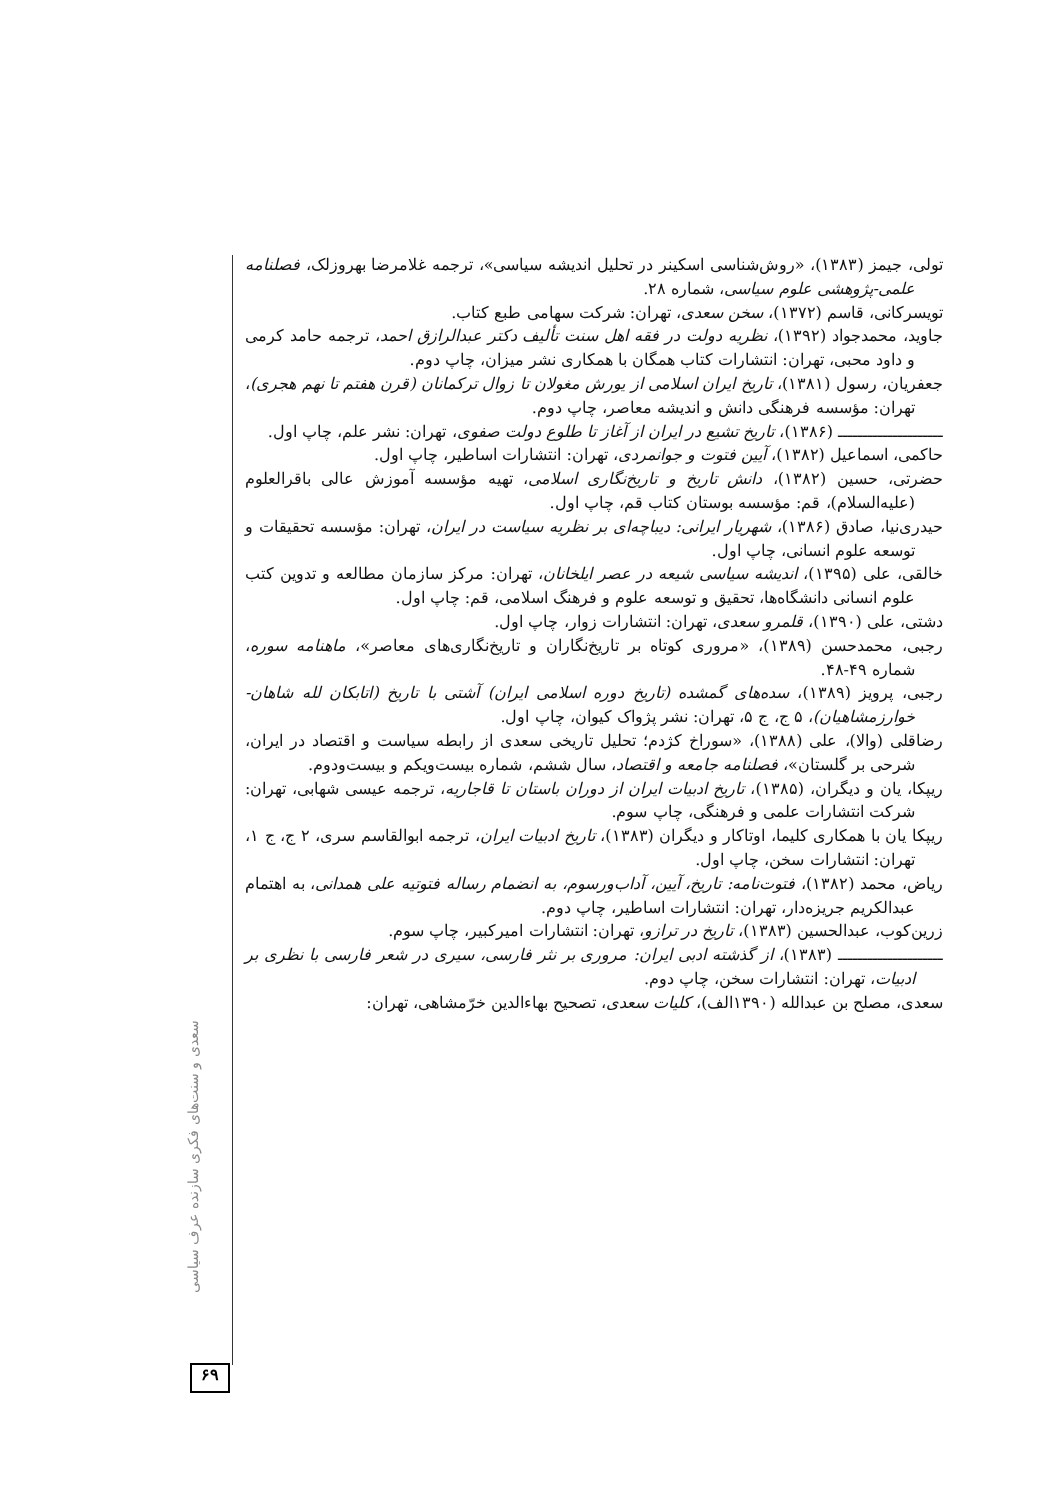سعدی و سنت‌های فکری سازنده عرف سیاسی
۶۹
تولی، جیمز (۱۳۸۳)، «روش‌شناسی اسکینر در تحلیل اندیشه سیاسی»، ترجمه غلامرضا بهروزلک، فصلنامه علمی-پژوهشی علوم سیاسی، شماره ۲۸.
تویسرکانی، قاسم (۱۳۷۲)، سخن سعدی، تهران: شرکت سهامی طبع کتاب.
جاوید، محمدجواد (۱۳۹۲)، نظریه دولت در فقه اهل سنت تألیف دکتر عبدالرازق احمد، ترجمه حامد کرمی و داود محبی، تهران: انتشارات کتاب همگان با همکاری نشر میزان، چاپ دوم.
جعفریان، رسول (۱۳۸۱)، تاریخ ایران اسلامی از یورش مغولان تا زوال ترکمانان (قرن هفتم تا نهم هجری)، تهران: مؤسسه فرهنگی دانش و اندیشه معاصر، چاپ دوم.
ـــــــــــــــــــــ (۱۳۸۶)، تاریخ تشیع در ایران از آغاز تا طلوع دولت صفوی، تهران: نشر علم، چاپ اول.
حاکمی، اسماعیل (۱۳۸۲)، آیین فتوت و جوانمردی، تهران: انتشارات اساطیر، چاپ اول.
حضرتی، حسین (۱۳۸۲)، دانش تاریخ و تاریخ‌نگاری اسلامی، تهیه مؤسسه آموزش عالی باقرالعلوم (علیه‌السلام)، قم: مؤسسه بوستان کتاب قم، چاپ اول.
حیدری‌نیا، صادق (۱۳۸۶)، شهریار ایرانی: دیباچه‌ای بر نظریه سیاست در ایران، تهران: مؤسسه تحقیقات و توسعه علوم انسانی، چاپ اول.
خالقی، علی (۱۳۹۵)، اندیشه سیاسی شیعه در عصر ایلخانان، تهران: مرکز سازمان مطالعه و تدوین کتب علوم انسانی دانشگاه‌ها، تحقیق و توسعه علوم و فرهنگ اسلامی، قم: چاپ اول.
دشتی، علی (۱۳۹۰)، قلمرو سعدی، تهران: انتشارات زوار، چاپ اول.
رجبی، محمدحسن (۱۳۸۹)، «مروری کوتاه بر تاریخ‌نگاران و تاریخ‌نگاری‌های معاصر»، ماهنامه سوره، شماره ۴۹-۴۸.
رجبی، پرویز (۱۳۸۹)، سده‌های گمشده (تاریخ دوره اسلامی ایران) آشتی با تاریخ (اتابکان لله شاهان- خوارزمشاهیان)، ۵ ج، ج ۵، تهران: نشر پژواک کیوان، چاپ اول.
رضاقلی (والا)، علی (۱۳۸۸)، «سوراخ کژدم؛ تحلیل تاریخی سعدی از رابطه سیاست و اقتصاد در ایران، شرحی بر گلستان»، فصلنامه جامعه و اقتصاد، سال ششم، شماره بیست‌ویکم و بیست‌ودوم.
ریپکا، یان و دیگران، (۱۳۸۵)، تاریخ ادبیات ایران از دوران باستان تا قاجاریه، ترجمه عیسی شهابی، تهران: شرکت انتشارات علمی و فرهنگی، چاپ سوم.
ریپکا یان با همکاری کلیما، اوتاکار و دیگران (۱۳۸۳)، تاریخ ادبیات ایران، ترجمه ابوالقاسم سری، ۲ ج، ج ۱، تهران: انتشارات سخن، چاپ اول.
ریاض، محمد (۱۳۸۲)، فتوت‌نامه: تاریخ، آیین، آداب‌ورسوم، به انضمام رساله فتوتیه علی همدانی، به اهتمام عبدالکریم جریزه‌دار، تهران: انتشارات اساطیر، چاپ دوم.
زرین‌کوب، عبدالحسین (۱۳۸۳)، تاریخ در ترازو، تهران: انتشارات امیرکبیر، چاپ سوم.
ـــــــــــــــــــــ (۱۳۸۳)، از گذشته ادبی ایران: مروری بر نثر فارسی، سیری در شعر فارسی با نظری بر ادبیات، تهران: انتشارات سخن، چاپ دوم.
سعدی، مصلح بن عبدالله (۱۳۹۰الف)، کلیات سعدی، تصحیح بهاءالدین خرّمشاهی، تهران: